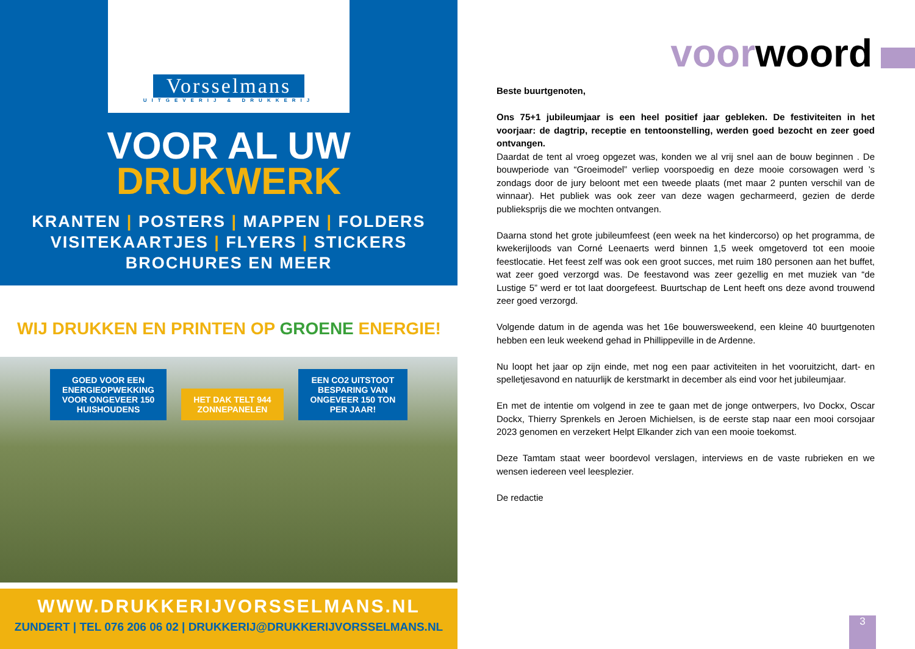Vorsselmans
UITGEVERIJ & DRUKKERIJ
VOOR AL UW
DRUKWERK
KRANTEN | POSTERS | MAPPEN | FOLDERS
VISITEKAARTJES | FLYERS | STICKERS
BROCHURES EN MEER
WIJ DRUKKEN EN PRINTEN OP GROENE ENERGIE!
GOED VOOR EEN
ENERGIEOPWEKKING
VOOR ONGEVEER 150
HUISHOUDENS HET DAK TELT 944
ZONNEPANELEN EEN CO2 UITSTOOT
BESPARING VAN
ONGEVEER 150 TON
PER JAAR!
WWW.DRUKKERIJVORSSELMANS.NL
ZUNDERT | TEL 076 206 06 02 | DRUKKERIJ@DRUKKERIJVORSSELMANS.NL
voorwoord
Beste buurtgenoten,
Ons 75+1 jubileumjaar is een heel positief jaar gebleken. De festiviteiten in het voorjaar: de dagtrip, receptie en tentoonstelling, werden goed bezocht en zeer goed ontvangen.
Daardat de tent al vroeg opgezet was, konden we al vrij snel aan de bouw beginnen . De bouwperiode van “Groeimodel” verliep voorspoedig en deze mooie corsowagen werd ’s zondags door de jury beloont met een tweede plaats (met maar 2 punten verschil van de winnaar). Het publiek was ook zeer van deze wagen gecharmeerd, gezien de derde publieksprijs die we mochten ontvangen.
Daarna stond het grote jubileumfeest (een week na het kindercorso) op het programma, de kwekerijloods van Corné Leenaerts werd binnen 1,5 week omgetoverd tot een mooie feestlocatie. Het feest zelf was ook een groot succes, met ruim 180 personen aan het buffet, wat zeer goed verzorgd was. De feestavond was zeer gezellig en met muziek van “de Lustige 5” werd er tot laat doorgefeest. Buurtschap de Lent heeft ons deze avond trouwend zeer goed verzorgd.
Volgende datum in de agenda was het 16e bouwersweekend, een kleine 40 buurtgenoten hebben een leuk weekend gehad in Phillippeville in de Ardenne.
Nu loopt het jaar op zijn einde, met nog een paar activiteiten in het vooruitzicht, dart- en spelletjesavond en natuurlijk de kerstmarkt in december als eind voor het jubileumjaar.
En met de intentie om volgend in zee te gaan met de jonge ontwerpers, Ivo Dockx, Oscar Dockx, Thierry Sprenkels en Jeroen Michielsen, is de eerste stap naar een mooi corsojaar 2023 genomen en verzekert Helpt Elkander zich van een mooie toekomst.
Deze Tamtam staat weer boordevol verslagen, interviews en de vaste rubrieken en we wensen iedereen veel leesplezier.
De redactie
3